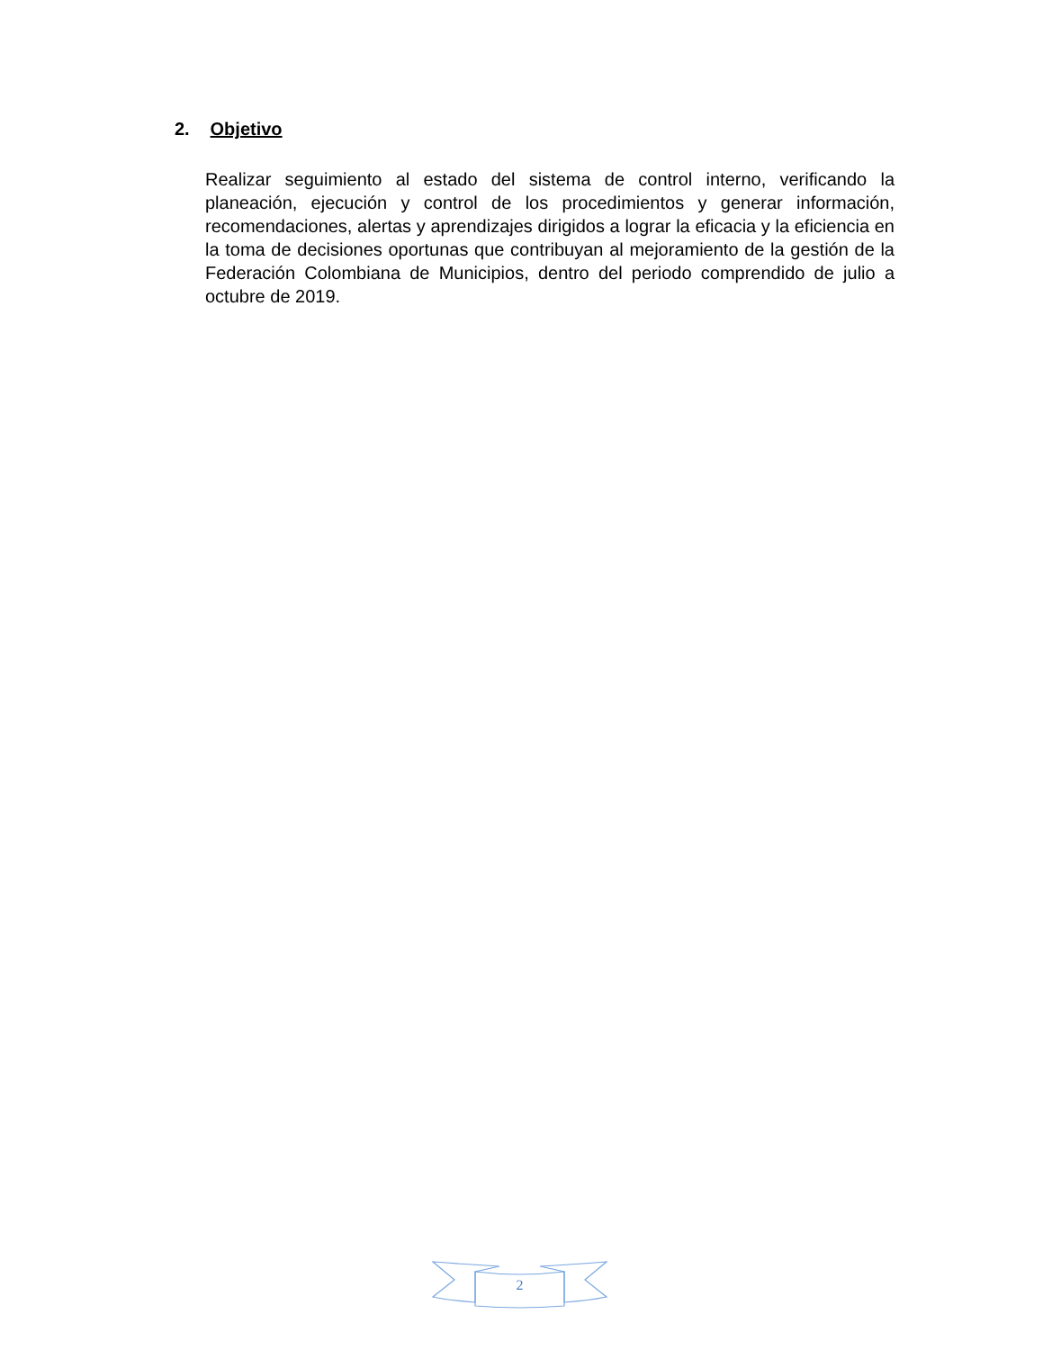2. Objetivo
Realizar seguimiento al estado del sistema de control interno, verificando la planeación, ejecución y control de los procedimientos y generar información, recomendaciones, alertas y aprendizajes dirigidos a lograr la eficacia y la eficiencia en la toma de decisiones oportunas que contribuyan al mejoramiento de la gestión de la Federación Colombiana de Municipios, dentro del periodo comprendido de julio a octubre de 2019.
2